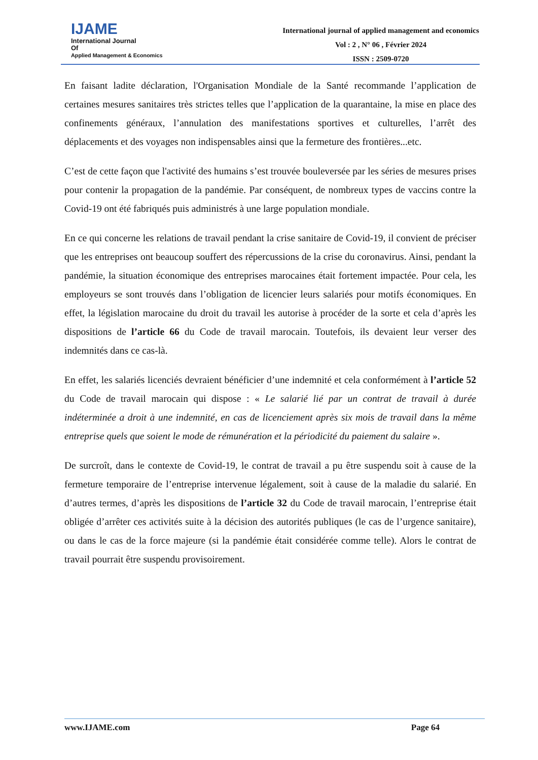IJAME International Journal
Of
Applied Management & Economics
International journal of applied management and economics
Vol : 2 , N° 06 , Février 2024
ISSN : 2509-0720
En faisant ladite déclaration, l'Organisation Mondiale de la Santé recommande l’application de certaines mesures sanitaires très strictes telles que l’application de la quarantaine, la mise en place des confinements généraux, l’annulation des manifestations sportives et culturelles, l’arrêt des déplacements et des voyages non indispensables ainsi que la fermeture des frontières...etc.
C’est de cette façon que l'activité des humains s’est trouvée bouleversée par les séries de mesures prises pour contenir la propagation de la pandémie. Par conséquent, de nombreux types de vaccins contre la Covid-19 ont été fabriqués puis administrés à une large population mondiale.
En ce qui concerne les relations de travail pendant la crise sanitaire de Covid-19, il convient de préciser que les entreprises ont beaucoup souffert des répercussions de la crise du coronavirus. Ainsi, pendant la pandémie, la situation économique des entreprises marocaines était fortement impactée. Pour cela, les employeurs se sont trouvés dans l’obligation de licencier leurs salariés pour motifs économiques. En effet, la législation marocaine du droit du travail les autorise à procéder de la sorte et cela d’après les dispositions de l’article 66 du Code de travail marocain. Toutefois, ils devaient leur verser des indemnités dans ce cas-là.
En effet, les salariés licenciés devraient bénéficier d’une indemnité et cela conformément à l’article 52 du Code de travail marocain qui dispose : « Le salarié lié par un contrat de travail à durée indéterminée a droit à une indemnité, en cas de licenciement après six mois de travail dans la même entreprise quels que soient le mode de rémunération et la périodicité du paiement du salaire ».
De surcroît, dans le contexte de Covid-19, le contrat de travail a pu être suspendu soit à cause de la fermeture temporaire de l’entreprise intervenue légalement, soit à cause de la maladie du salarié. En d’autres termes, d’après les dispositions de l’article 32 du Code de travail marocain, l’entreprise était obligée d’arrêter ces activités suite à la décision des autorités publiques (le cas de l’urgence sanitaire), ou dans le cas de la force majeure (si la pandémie était considérée comme telle). Alors le contrat de travail pourrait être suspendu provisoirement.
www.IJAME.com Page 64